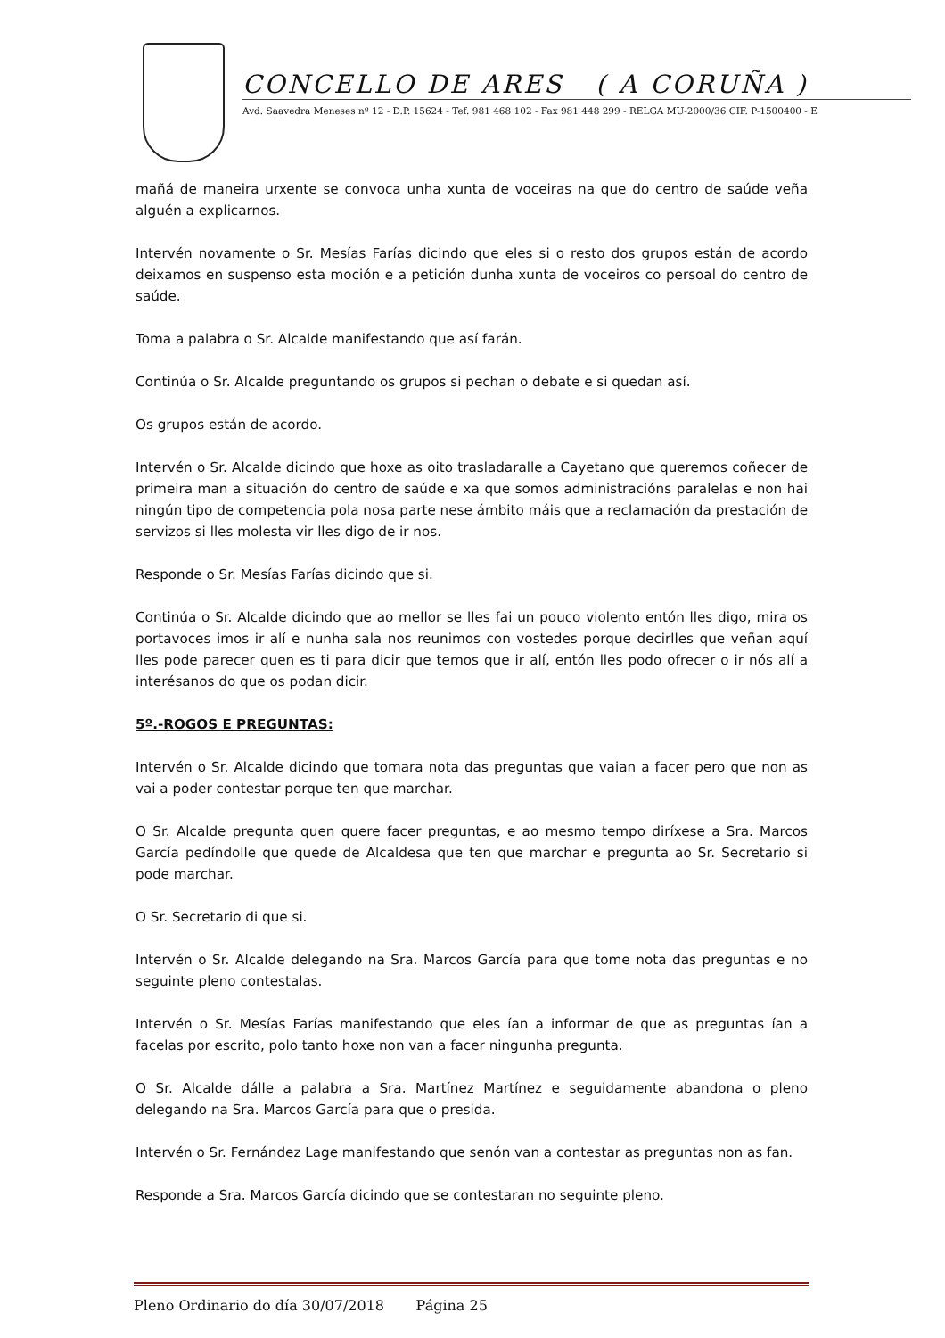CONCELLO DE ARES ( A CORUÑA )
Avd. Saavedra Meneses nº 12 - D.P. 15624 - Tef. 981 468 102 - Fax 981 448 299 - RELGA MU-2000/36 CIF. P-1500400 - E
mañá de maneira urxente se convoca unha xunta de voceiras na que do centro de saúde veña alguén a explicarnos.
Intervén novamente o Sr. Mesías Farías dicindo que eles si o resto dos grupos están de acordo deixamos en suspenso esta moción e a petición dunha xunta de voceiros co persoal do centro de saúde.
Toma a palabra o Sr. Alcalde manifestando que así farán.
Continúa o Sr. Alcalde preguntando os grupos si pechan o debate e si quedan así.
Os grupos están de acordo.
Intervén o Sr. Alcalde dicindo que hoxe as oito trasladaralle a Cayetano que queremos coñecer de primeira man a situación do centro de saúde e xa que somos administracións paralelas e non hai ningún tipo de competencia pola nosa parte nese ámbito máis que a reclamación da prestación de servizos si lles molesta vir lles digo de ir nos.
Responde o Sr. Mesías Farías dicindo que si.
Continúa o Sr. Alcalde dicindo que ao mellor se lles fai un pouco violento entón lles digo, mira os portavoces imos ir alí e nunha sala nos reunimos con vostedes porque decirlles que veñan aquí lles pode parecer quen es ti para dicir que temos que ir alí, entón lles podo ofrecer o ir nós alí a interésanos do que os podan dicir.
5º.-ROGOS E PREGUNTAS:
Intervén o Sr. Alcalde dicindo que tomara nota das preguntas que vaian a facer pero que non as vai a poder contestar porque ten que marchar.
O Sr. Alcalde pregunta quen quere facer preguntas, e ao mesmo tempo diríxese a Sra. Marcos García pedíndolle que quede de Alcaldesa que ten que marchar e pregunta ao Sr. Secretario si pode marchar.
O Sr. Secretario di que si.
Intervén o Sr. Alcalde delegando na Sra. Marcos García para que tome nota das preguntas e no seguinte pleno contestalas.
Intervén o Sr. Mesías Farías manifestando que eles ían a informar de que as preguntas ían a facelas por escrito, polo tanto hoxe non van a facer ningunha pregunta.
O Sr. Alcalde dálle a palabra a Sra. Martínez Martínez e seguidamente abandona o pleno delegando na Sra. Marcos García para que o presida.
Intervén o Sr. Fernández Lage manifestando que senón van a contestar as preguntas non as fan.
Responde a Sra. Marcos García dicindo que se contestaran no seguinte pleno.
Pleno Ordinario do día 30/07/2018 Página 25